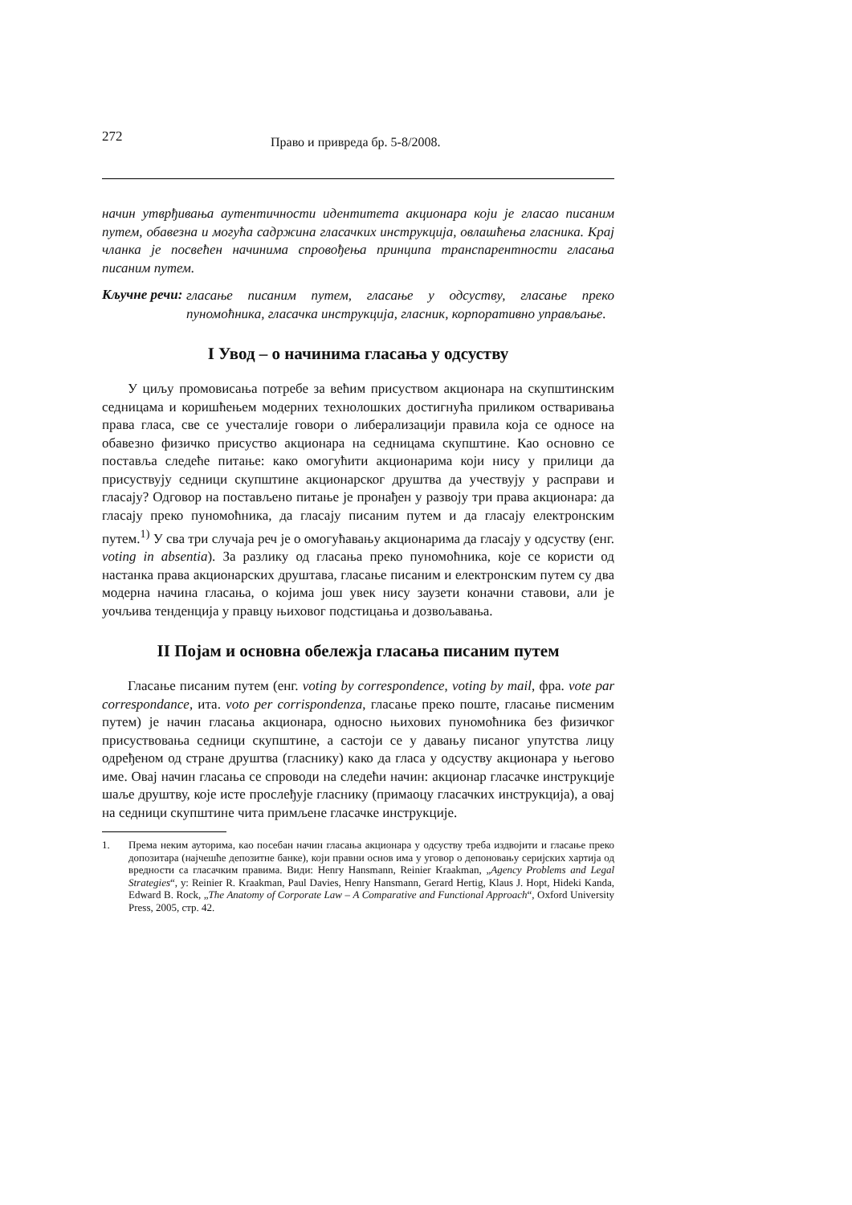272 Право и привреда бр. 5-8/2008.
начин утврђивања аутентичности идентитета акционара који је гласао писаним путем, обавезна и могућа садржина гласачких инструкција, овлашћења гласника. Крај чланка је посвећен начинима спровођења принципа транспарентности гласања писаним путем.
Кључне речи:
гласање писаним путем, гласање у одсуству, гласање преко пуномоћника, гласачка инструкција, гласник, корпоративно управљање.
I Увод – о начинима гласања у одсуству
У циљу промовисања потребе за већим присуством акционара на скупштинским седницама и коришћењем модерних технолошких достигнућа приликом остваривања права гласа, све се учесталије говори о либерализацији правила која се односе на обавезно физичко присуство акционара на седницама скупштине. Као основно се поставља следеће питање: како омогућити акционарима који нису у прилици да присуствују седници скупштине акционарског друштва да учествују у расправи и гласају? Одговор на постављено питање је пронађен у развоју три права акционара: да гласају преко пуномоћника, да гласају писаним путем и да гласају електронским путем.<sup>1)</sup> У сва три случаја реч је о омогућавању акционарима да гласају у одсуству (енг. voting in absentia). За разлику од гласања преко пуномоћника, које се користи од настанка права акционарских друштава, гласање писаним и електронским путем су два модерна начина гласања, о којима још увек нису заузети коначни ставови, али је уочљива тенденција у правцу њиховог подстицања и дозвољавања.
II Појам и основна обележја гласања писаним путем
Гласање писаним путем (енг. voting by correspondence, voting by mail, фра. vote par correspondance, ита. voto per corrispondenza, гласање преко поште, гласање писменим путем) је начин гласања акционара, односно њихових пуномоћника без физичког присуствовања седници скупштине, а састоји се у давању писаног упутства лицу одређеном од стране друштва (гласнику) како да гласа у одсуству акционара у његово име. Овај начин гласања се спроводи на следећи начин: акционар гласачке инструкције шаље друштву, које исте прослеђује гласнику (примаоцу гласачких инструкција), а овај на седници скупштине чита примљене гласачке инструкције.
1. Према неким ауторима, као посебан начин гласања акционара у одсуству треба издвојити и гласање преко допозитара (најчешће депозитне банке), који правни основ има у уговор о депоновању серијских хартија од вредности са гласачким правима. Види: Henry Hansmann, Reinier Kraakman, „Agency Problems and Legal Strategies“, у: Reinier R. Kraakman, Paul Davies, Henry Hansmann, Gerard Hertig, Klaus J. Hopt, Hideki Kanda, Edward B. Rock, „The Anatomy of Corporate Law – A Comparative and Functional Approach“, Oxford University Press, 2005, стр. 42.